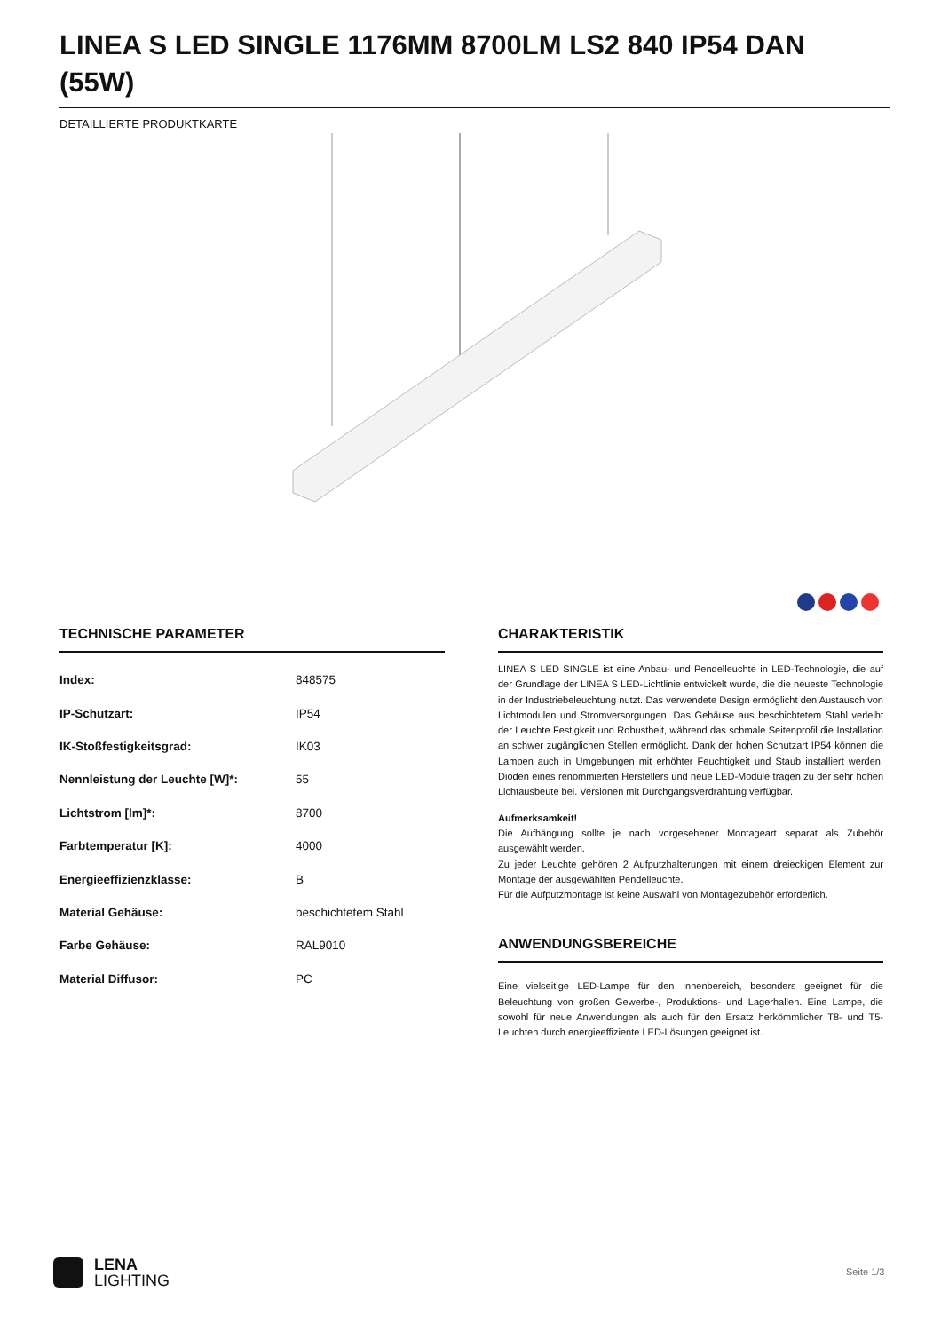LINEA S LED SINGLE 1176MM 8700LM LS2 840 IP54 DAN (55W)
DETAILLIERTE PRODUKTKARTE
TECHNISCHE PARAMETER
| Index: | 848575 |
| IP-Schutzart: | IP54 |
| IK-Stoßfestigkeitsgrad: | IK03 |
| Nennleistung der Leuchte [W]*: | 55 |
| Lichtstrom [lm]*: | 8700 |
| Farbtemperatur [K]: | 4000 |
| Energieeffizienzklasse: | B |
| Material Gehäuse: | beschichtetem Stahl |
| Farbe Gehäuse: | RAL9010 |
| Material Diffusor: | PC |
CHARAKTERISTIK
LINEA S LED SINGLE ist eine Anbau- und Pendelleuchte in LED-Technologie, die auf der Grundlage der LINEA S LED-Lichtlinie entwickelt wurde, die die neueste Technologie in der Industriebeleuchtung nutzt. Das verwendete Design ermöglicht den Austausch von Lichtmodulen und Stromversorgungen. Das Gehäuse aus beschichtetem Stahl verleiht der Leuchte Festigkeit und Robustheit, während das schmale Seitenprofil die Installation an schwer zugänglichen Stellen ermöglicht. Dank der hohen Schutzart IP54 können die Lampen auch in Umgebungen mit erhöhter Feuchtigkeit und Staub installiert werden. Dioden eines renommierten Herstellers und neue LED-Module tragen zu der sehr hohen Lichtausbeute bei. Versionen mit Durchgangsverdrahtung verfügbar.
Aufmerksamkeit!
Die Aufhängung sollte je nach vorgesehener Montageart separat als Zubehör ausgewählt werden.
Zu jeder Leuchte gehören 2 Aufputzhalterungen mit einem dreieckigen Element zur Montage der ausgewählten Pendelleuchte.
Für die Aufputzmontage ist keine Auswahl von Montagezubehör erforderlich.
ANWENDUNGSBEREICHE
Eine vielseitige LED-Lampe für den Innenbereich, besonders geeignet für die Beleuchtung von großen Gewerbe-, Produktions- und Lagerhallen. Eine Lampe, die sowohl für neue Anwendungen als auch für den Ersatz herkömmlicher T8- und T5-Leuchten durch energieeffiziente LED-Lösungen geeignet ist.
LENA
LIGHTING
Seite 1/3